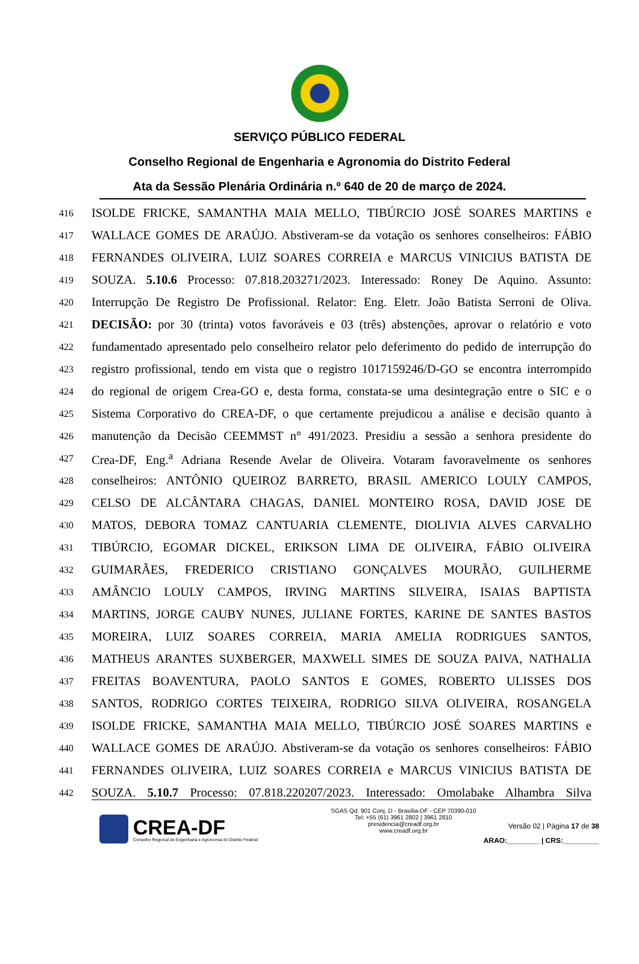SERVIÇO PÚBLICO FEDERAL
Conselho Regional de Engenharia e Agronomia do Distrito Federal
Ata da Sessão Plenária Ordinária n.º 640 de 20 de março de 2024.
416 ISOLDE FRICKE, SAMANTHA MAIA MELLO, TIBÚRCIO JOSÉ SOARES MARTINS e
417 WALLACE GOMES DE ARAÚJO. Abstiveram-se da votação os senhores conselheiros: FÁBIO
418 FERNANDES OLIVEIRA, LUIZ SOARES CORREIA e MARCUS VINICIUS BATISTA DE
419 SOUZA. 5.10.6 Processo: 07.818.203271/2023. Interessado: Roney De Aquino. Assunto:
420 Interrupção De Registro De Profissional. Relator: Eng. Eletr. João Batista Serroni de Oliva.
421 DECISÃO: por 30 (trinta) votos favoráveis e 03 (três) abstenções, aprovar o relatório e voto
422 fundamentado apresentado pelo conselheiro relator pelo deferimento do pedido de interrupção do
423 registro profissional, tendo em vista que o registro 1017159246/D-GO se encontra interrompido
424 do regional de origem Crea-GO e, desta forma, constata-se uma desintegração entre o SIC e o
425 Sistema Corporativo do CREA-DF, o que certamente prejudicou a análise e decisão quanto à
426 manutenção da Decisão CEEMMST n° 491/2023. Presidiu a sessão a senhora presidente do
427 Crea-DF, Eng.<sup>a</sup> Adriana Resende Avelar de Oliveira. Votaram favoravelmente os senhores
428 conselheiros: ANTÔNIO QUEIROZ BARRETO, BRASIL AMERICO LOULY CAMPOS,
429 CELSO DE ALCÂNTARA CHAGAS, DANIEL MONTEIRO ROSA, DAVID JOSE DE
430 MATOS, DEBORA TOMAZ CANTUARIA CLEMENTE, DIOLIVIA ALVES CARVALHO
431 TIBÚRCIO, EGOMAR DICKEL, ERIKSON LIMA DE OLIVEIRA, FÁBIO OLIVEIRA
432 GUIMARÃES, FREDERICO CRISTIANO GONÇALVES MOURÃO, GUILHERME
433 AMÂNCIO LOULY CAMPOS, IRVING MARTINS SILVEIRA, ISAIAS BAPTISTA
434 MARTINS, JORGE CAUBY NUNES, JULIANE FORTES, KARINE DE SANTES BASTOS
435 MOREIRA, LUIZ SOARES CORREIA, MARIA AMELIA RODRIGUES SANTOS,
436 MATHEUS ARANTES SUXBERGER, MAXWELL SIMES DE SOUZA PAIVA, NATHALIA
437 FREITAS BOAVENTURA, PAOLO SANTOS E GOMES, ROBERTO ULISSES DOS
438 SANTOS, RODRIGO CORTES TEIXEIRA, RODRIGO SILVA OLIVEIRA, ROSANGELA
439 ISOLDE FRICKE, SAMANTHA MAIA MELLO, TIBÚRCIO JOSÉ SOARES MARTINS e
440 WALLACE GOMES DE ARAÚJO. Abstiveram-se da votação os senhores conselheiros: FÁBIO
441 FERNANDES OLIVEIRA, LUIZ SOARES CORREIA e MARCUS VINICIUS BATISTA DE
442 SOUZA. 5.10.7 Processo: 07.818.220207/2023. Interessado: Omolabake Alhambra Silva
CREA-DF
Conselho Regional de Engenharia e Agronomia do Distrito Federal
SGAS Qd. 901 Conj. D - Brasília-DF - CEP 70390-010
Tel: +55 (61) 3961 2802 | 3961 2810
presidencia@creadf.org.br
www.creadf.org.br
Versão 02 | Página 17 de 38
ARAO:________ | CRS:_________